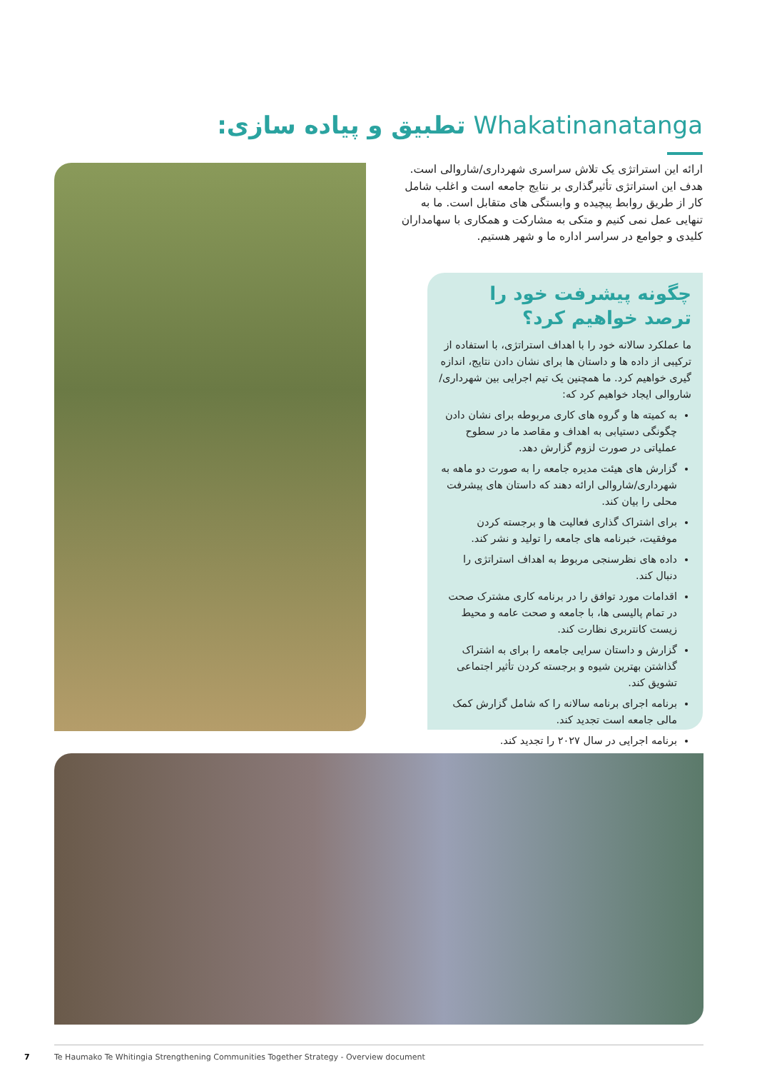Whakatinanatanga تطبیق و پیاده سازی:
ارائه این استراتژی یک تلاش سراسری شهرداری/شاروالی است. هدف این استراتژی تأثیرگذاری بر نتایج جامعه است و اغلب شامل کار از طریق روابط پیچیده و وابستگی های متقابل است. ما به تنهایی عمل نمی کنیم و متکی به مشارکت و همکاری با سهامداران کلیدی و جوامع در سراسر اداره ما و شهر هستیم.
چگونه پیشرفت خود را ترصد خواهیم کرد؟
ما عملکرد سالانه خود را با اهداف استراتژی، با استفاده از ترکیبی از داده ها و داستان ها برای نشان دادن نتایج، اندازه گیری خواهیم کرد. ما همچنین یک تیم اجرایی بین شهرداری/شاروالی ایجاد خواهیم کرد که:
به کمیته ها و گروه های کاری مربوطه برای نشان دادن چگونگی دستیابی به اهداف و مقاصد ما در سطوح عملیاتی در صورت لزوم گزارش دهد.
گزارش های هیئت مدیره جامعه را به صورت دو ماهه به شهرداری/شاروالی ارائه دهند که داستان های پیشرفت محلی را بیان کند.
برای اشتراک گذاری فعالیت ها و برجسته کردن موفقیت، خبرنامه های جامعه را تولید و نشر کند.
داده های نظرسنجی مربوط به اهداف استراتژی را دنبال کند.
اقدامات مورد توافق را در برنامه کاری مشترک صحت در تمام پالیسی ها، با جامعه و صحت عامه و محیط زیست کانتربری نظارت کند.
گزارش و داستان سرایی جامعه را برای به اشتراک گذاشتن بهترین شیوه و برجسته کردن تأثیر اجتماعی تشویق کند.
برنامه اجرای برنامه سالانه را که شامل گزارش کمک مالی جامعه است تجدید کند.
برنامه اجرایی در سال ۲۰۲۷ را تجدید کند.
7
Te Haumako Te Whitingia Strengthening Communities Together Strategy - Overview document